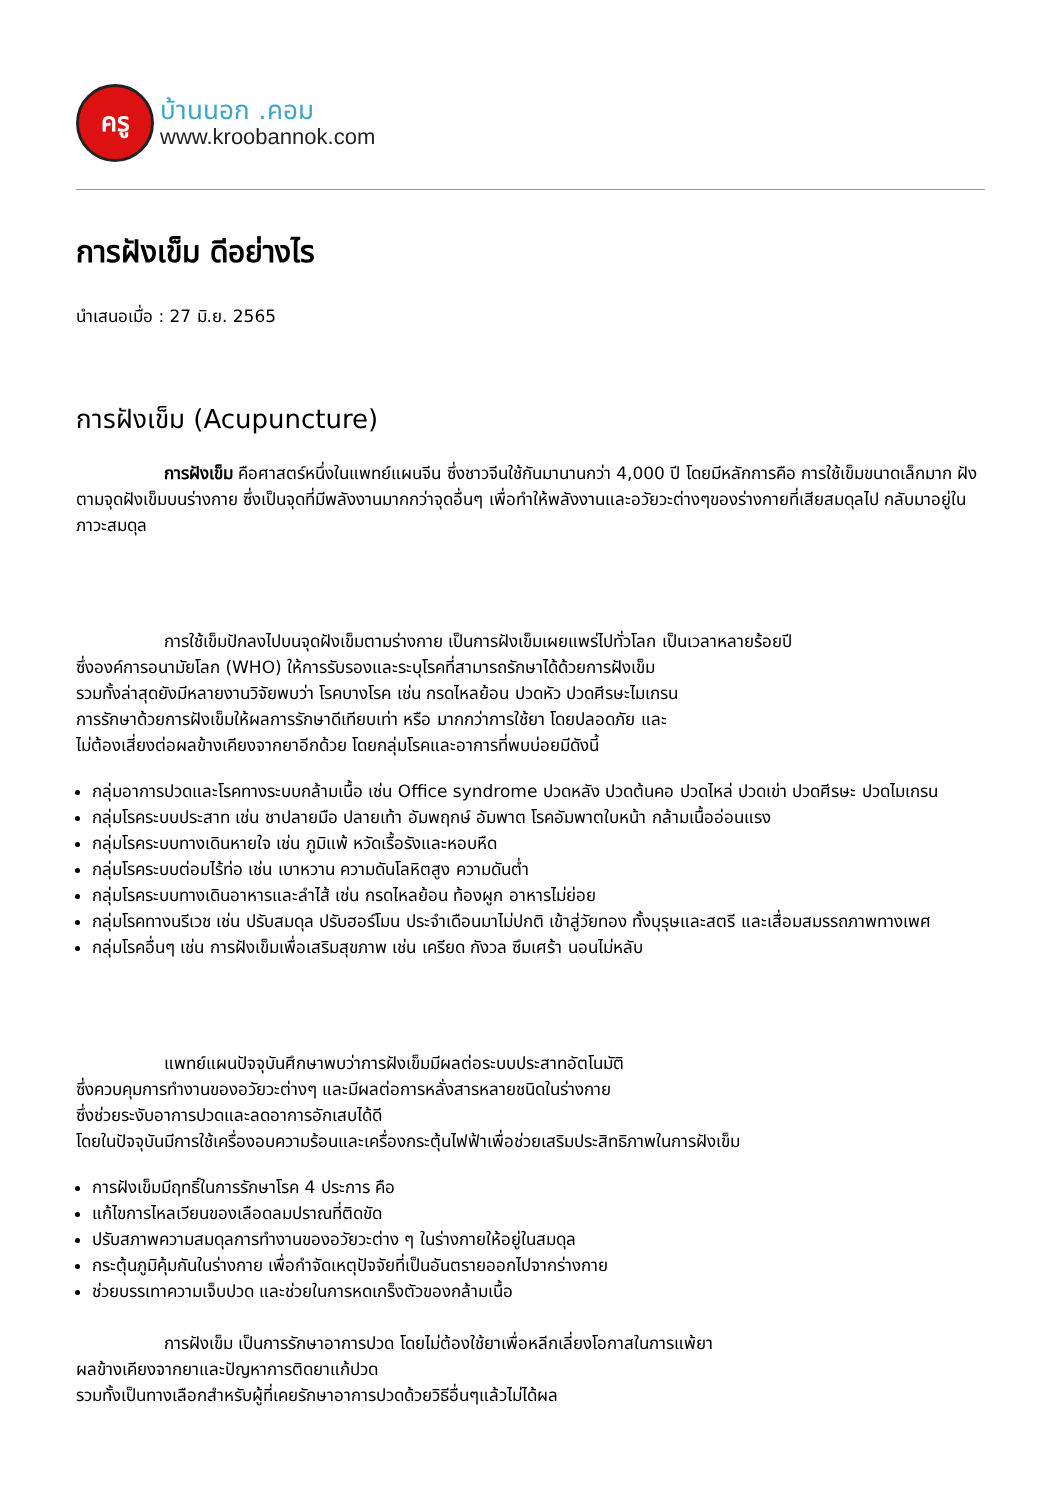ครู
บ้านนอก .คอม
www.kroobannok.com
การฝังเข็ม ดีอย่างไร
นำเสนอเมื่อ : 27 มิ.ย. 2565
การฝังเข็ม (Acupuncture)
การฝังเข็ม คือศาสตร์หนึ่งในแพทย์แผนจีน ซึ่งชาวจีนใช้กันมานานกว่า 4,000 ปี โดยมีหลักการคือ การใช้เข็มขนาดเล็กมาก ฝังตามจุดฝังเข็มบนร่างกาย ซึ่งเป็นจุดที่มีพลังงานมากกว่าจุดอื่นๆ เพื่อทำให้พลังงานและอวัยวะต่างๆของร่างกายที่เสียสมดุลไป กลับมาอยู่ในภาวะสมดุล
การใช้เข็มปักลงไปบนจุดฝังเข็มตามร่างกาย เป็นการฝังเข็มเผยแพร่ไปทั่วโลก เป็นเวลาหลายร้อยปี
ซึ่งองค์การอนามัยโลก (WHO) ให้การรับรองและระบุโรคที่สามารถรักษาได้ด้วยการฝังเข็ม
รวมทั้งล่าสุดยังมีหลายงานวิจัยพบว่า โรคบางโรค เช่น กรดไหลย้อน ปวดหัว ปวดศีรษะไมเกรน
การรักษาด้วยการฝังเข็มให้ผลการรักษาดีเทียบเท่า หรือ มากกว่าการใช้ยา โดยปลอดภัย และ
ไม่ต้องเสี่ยงต่อผลข้างเคียงจากยาอีกด้วย โดยกลุ่มโรคและอาการที่พบบ่อยมีดังนี้
กลุ่มอาการปวดและโรคทางระบบกล้ามเนื้อ เช่น Office syndrome ปวดหลัง ปวดต้นคอ ปวดไหล่ ปวดเข่า ปวดศีรษะ ปวดไมเกรน
กลุ่มโรคระบบประสาท เช่น ชาปลายมือ ปลายเท้า อัมพฤกษ์ อัมพาต โรคอัมพาตใบหน้า กล้ามเนื้ออ่อนแรง
กลุ่มโรคระบบทางเดินหายใจ เช่น ภูมิแพ้ หวัดเรื้อรังและหอบหืด
กลุ่มโรคระบบต่อมไร้ท่อ เช่น เบาหวาน ความดันโลหิตสูง ความดันต่ำ
กลุ่มโรคระบบทางเดินอาหารและลำไส้ เช่น กรดไหลย้อน ท้องผูก อาหารไม่ย่อย
กลุ่มโรคทางนรีเวช เช่น ปรับสมดุล ปรับฮอร์โมน ประจำเดือนมาไม่ปกติ เข้าสู่วัยทอง ทั้งบุรุษและสตรี และเสื่อมสมรรถภาพทางเพศ
กลุ่มโรคอื่นๆ เช่น การฝังเข็มเพื่อเสริมสุขภาพ เช่น เครียด กังวล ซึมเศร้า นอนไม่หลับ
แพทย์แผนปัจจุบันศึกษาพบว่าการฝังเข็มมีผลต่อระบบประสาทอัตโนมัติ
ซึ่งควบคุมการทำงานของอวัยวะต่างๆ และมีผลต่อการหลั่งสารหลายชนิดในร่างกาย
ซึ่งช่วยระงับอาการปวดและลดอาการอักเสบได้ดี
โดยในปัจจุบันมีการใช้เครื่องอบความร้อนและเครื่องกระตุ้นไฟฟ้าเพื่อช่วยเสริมประสิทธิภาพในการฝังเข็ม
การฝังเข็มมีฤทธิ์ในการรักษาโรค 4 ประการ คือ
แก้ไขการไหลเวียนของเลือดลมปราณที่ติดขัด
ปรับสภาพความสมดุลการทำงานของอวัยวะต่าง ๆ ในร่างกายให้อยู่ในสมดุล
กระตุ้นภูมิคุ้มกันในร่างกาย เพื่อกำจัดเหตุปัจจัยที่เป็นอันตรายออกไปจากร่างกาย
ช่วยบรรเทาความเจ็บปวด และช่วยในการหดเกร็งตัวของกล้ามเนื้อ
การฝังเข็ม เป็นการรักษาอาการปวด โดยไม่ต้องใช้ยาเพื่อหลีกเลี่ยงโอกาสในการแพ้ยา
ผลข้างเคียงจากยาและปัญหาการติดยาแก้ปวด
รวมทั้งเป็นทางเลือกสำหรับผู้ที่เคยรักษาอาการปวดด้วยวิธีอื่นๆแล้วไม่ได้ผล